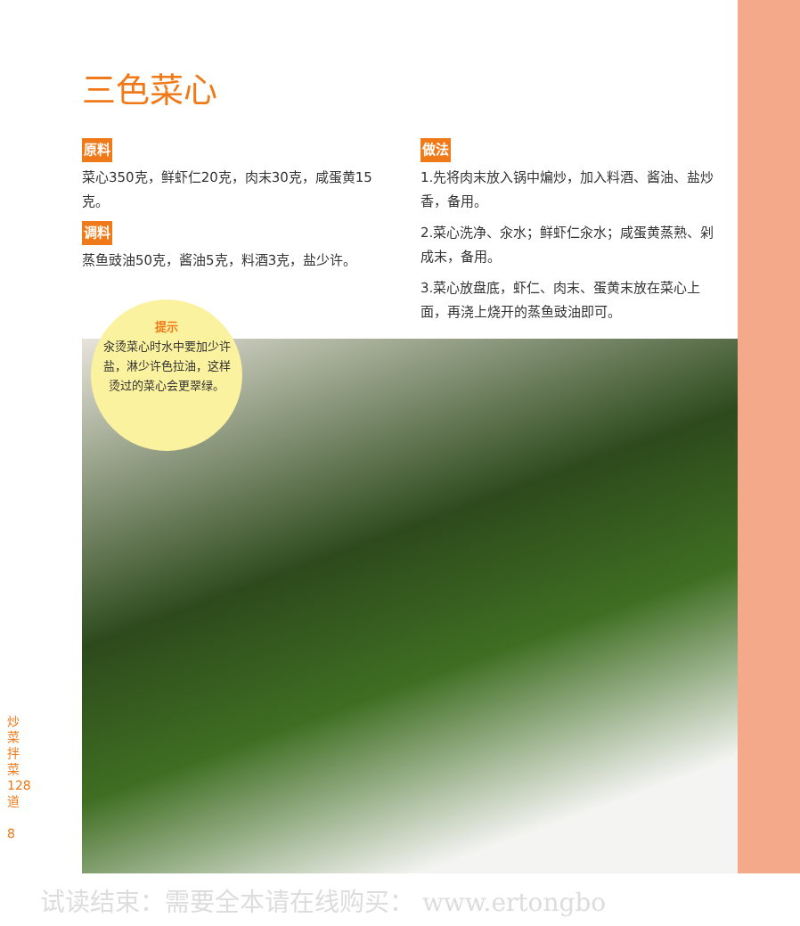三色菜心
原料
菜心350克，鲜虾仁20克，肉末30克，咸蛋黄15克。
调料
蒸鱼豉油50克，酱油5克，料酒3克，盐少许。
提示
汆烫菜心时水中要加少许盐，淋少许色拉油，这样烫过的菜心会更翠绿。
做法
1.先将肉末放入锅中煸炒，加入料酒、酱油、盐炒香，备用。
2.菜心洗净、汆水；鲜虾仁汆水；咸蛋黄蒸熟、剁成末，备用。
3.菜心放盘底，虾仁、肉末、蛋黄末放在菜心上面，再浇上烧开的蒸鱼豉油即可。
炒菜拌菜 128 道
8
试读结束：需要全本请在线购买： www.ertongbo